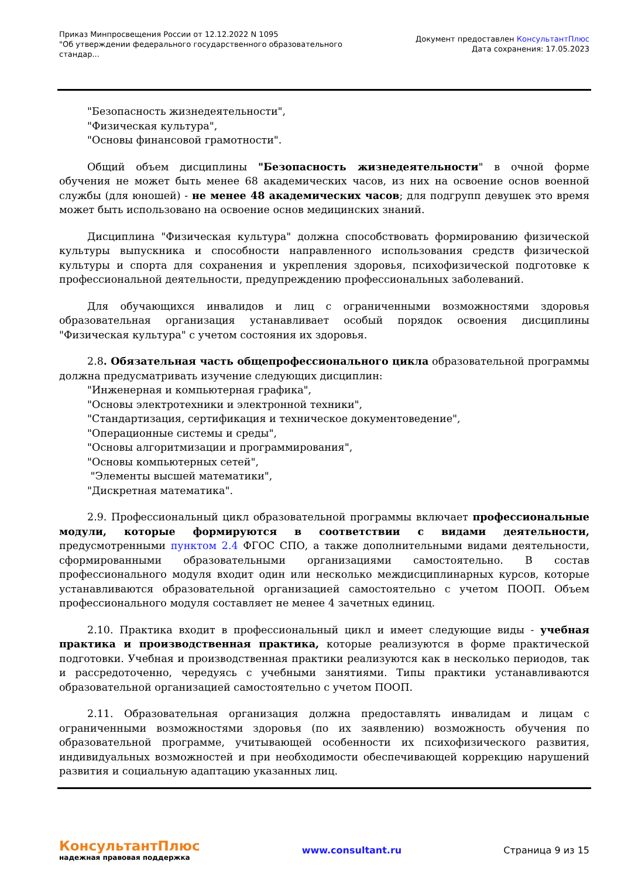Приказ Минпросвещения России от 12.12.2022 N 1095
"Об утверждении федерального государственного образовательного
стандар...
Документ предоставлен КонсультантПлюс
Дата сохранения: 17.05.2023
"Безопасность жизнедеятельности",
"Физическая культура",
"Основы финансовой грамотности".
Общий объем дисциплины "Безопасность жизнедеятельности" в очной форме обучения не может быть менее 68 академических часов, из них на освоение основ военной службы (для юношей) - не менее 48 академических часов; для подгрупп девушек это время может быть использовано на освоение основ медицинских знаний.
Дисциплина "Физическая культура" должна способствовать формированию физической культуры выпускника и способности направленного использования средств физической культуры и спорта для сохранения и укрепления здоровья, психофизической подготовке к профессиональной деятельности, предупреждению профессиональных заболеваний.
Для обучающихся инвалидов и лиц с ограниченными возможностями здоровья образовательная организация устанавливает особый порядок освоения дисциплины "Физическая культура" с учетом состояния их здоровья.
2.8. Обязательная часть общепрофессионального цикла образовательной программы должна предусматривать изучение следующих дисциплин:
"Инженерная и компьютерная графика",
"Основы электротехники и электронной техники",
"Стандартизация, сертификация и техническое документоведение",
"Операционные системы и среды",
"Основы алгоритмизации и программирования",
"Основы компьютерных сетей",
"Элементы высшей математики",
"Дискретная математика".
2.9. Профессиональный цикл образовательной программы включает профессиональные модули, которые формируются в соответствии с видами деятельности, предусмотренными пунктом 2.4 ФГОС СПО, а также дополнительными видами деятельности, сформированными образовательными организациями самостоятельно. В состав профессионального модуля входит один или несколько междисциплинарных курсов, которые устанавливаются образовательной организацией самостоятельно с учетом ПООП. Объем профессионального модуля составляет не менее 4 зачетных единиц.
2.10. Практика входит в профессиональный цикл и имеет следующие виды - учебная практика и производственная практика, которые реализуются в форме практической подготовки. Учебная и производственная практики реализуются как в несколько периодов, так и рассредоточенно, чередуясь с учебными занятиями. Типы практики устанавливаются образовательной организацией самостоятельно с учетом ПООП.
2.11. Образовательная организация должна предоставлять инвалидам и лицам с ограниченными возможностями здоровья (по их заявлению) возможность обучения по образовательной программе, учитывающей особенности их психофизического развития, индивидуальных возможностей и при необходимости обеспечивающей коррекцию нарушений развития и социальную адаптацию указанных лиц.
КонсультантПлюс
надежная правовая поддержка
www.consultant.ru Страница 9 из 15